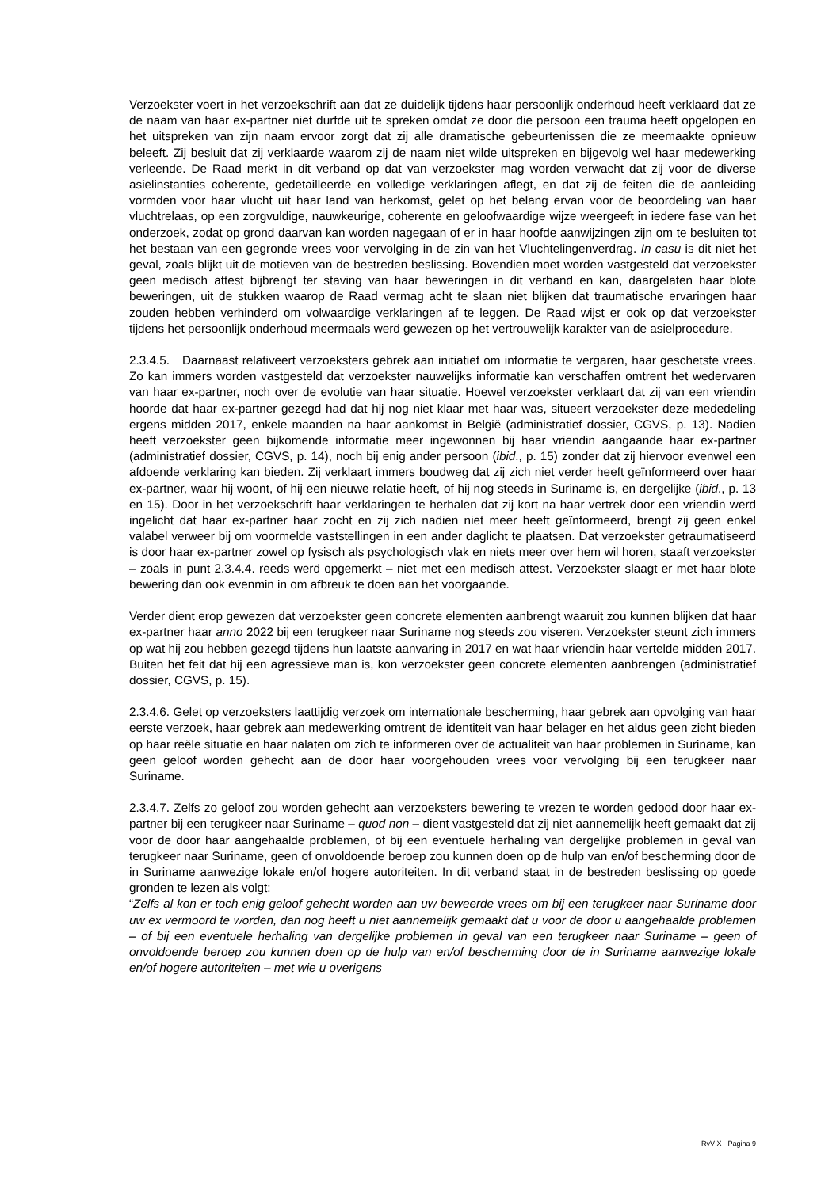Verzoekster voert in het verzoekschrift aan dat ze duidelijk tijdens haar persoonlijk onderhoud heeft verklaard dat ze de naam van haar ex-partner niet durfde uit te spreken omdat ze door die persoon een trauma heeft opgelopen en het uitspreken van zijn naam ervoor zorgt dat zij alle dramatische gebeurtenissen die ze meemaakte opnieuw beleeft. Zij besluit dat zij verklaarde waarom zij de naam niet wilde uitspreken en bijgevolg wel haar medewerking verleende. De Raad merkt in dit verband op dat van verzoekster mag worden verwacht dat zij voor de diverse asielinstanties coherente, gedetailleerde en volledige verklaringen aflegt, en dat zij de feiten die de aanleiding vormden voor haar vlucht uit haar land van herkomst, gelet op het belang ervan voor de beoordeling van haar vluchtrelaas, op een zorgvuldige, nauwkeurige, coherente en geloofwaardige wijze weergeeft in iedere fase van het onderzoek, zodat op grond daarvan kan worden nagegaan of er in haar hoofde aanwijzingen zijn om te besluiten tot het bestaan van een gegronde vrees voor vervolging in de zin van het Vluchtelingenverdrag. In casu is dit niet het geval, zoals blijkt uit de motieven van de bestreden beslissing. Bovendien moet worden vastgesteld dat verzoekster geen medisch attest bijbrengt ter staving van haar beweringen in dit verband en kan, daargelaten haar blote beweringen, uit de stukken waarop de Raad vermag acht te slaan niet blijken dat traumatische ervaringen haar zouden hebben verhinderd om volwaardige verklaringen af te leggen. De Raad wijst er ook op dat verzoekster tijdens het persoonlijk onderhoud meermaals werd gewezen op het vertrouwelijk karakter van de asielprocedure.
2.3.4.5. Daarnaast relativeert verzoeksters gebrek aan initiatief om informatie te vergaren, haar geschetste vrees. Zo kan immers worden vastgesteld dat verzoekster nauwelijks informatie kan verschaffen omtrent het wedervaren van haar ex-partner, noch over de evolutie van haar situatie. Hoewel verzoekster verklaart dat zij van een vriendin hoorde dat haar ex-partner gezegd had dat hij nog niet klaar met haar was, situeert verzoekster deze mededeling ergens midden 2017, enkele maanden na haar aankomst in België (administratief dossier, CGVS, p. 13). Nadien heeft verzoekster geen bijkomende informatie meer ingewonnen bij haar vriendin aangaande haar ex-partner (administratief dossier, CGVS, p. 14), noch bij enig ander persoon (ibid., p. 15) zonder dat zij hiervoor evenwel een afdoende verklaring kan bieden. Zij verklaart immers boudweg dat zij zich niet verder heeft geïnformeerd over haar ex-partner, waar hij woont, of hij een nieuwe relatie heeft, of hij nog steeds in Suriname is, en dergelijke (ibid., p. 13 en 15). Door in het verzoekschrift haar verklaringen te herhalen dat zij kort na haar vertrek door een vriendin werd ingelicht dat haar ex-partner haar zocht en zij zich nadien niet meer heeft geïnformeerd, brengt zij geen enkel valabel verweer bij om voormelde vaststellingen in een ander daglicht te plaatsen. Dat verzoekster getraumatiseerd is door haar ex-partner zowel op fysisch als psychologisch vlak en niets meer over hem wil horen, staaft verzoekster – zoals in punt 2.3.4.4. reeds werd opgemerkt – niet met een medisch attest. Verzoekster slaagt er met haar blote bewering dan ook evenmin in om afbreuk te doen aan het voorgaande.
Verder dient erop gewezen dat verzoekster geen concrete elementen aanbrengt waaruit zou kunnen blijken dat haar ex-partner haar anno 2022 bij een terugkeer naar Suriname nog steeds zou viseren. Verzoekster steunt zich immers op wat hij zou hebben gezegd tijdens hun laatste aanvaring in 2017 en wat haar vriendin haar vertelde midden 2017. Buiten het feit dat hij een agressieve man is, kon verzoekster geen concrete elementen aanbrengen (administratief dossier, CGVS, p. 15).
2.3.4.6. Gelet op verzoeksters laattijdig verzoek om internationale bescherming, haar gebrek aan opvolging van haar eerste verzoek, haar gebrek aan medewerking omtrent de identiteit van haar belager en het aldus geen zicht bieden op haar reële situatie en haar nalaten om zich te informeren over de actualiteit van haar problemen in Suriname, kan geen geloof worden gehecht aan de door haar voorgehouden vrees voor vervolging bij een terugkeer naar Suriname.
2.3.4.7. Zelfs zo geloof zou worden gehecht aan verzoeksters bewering te vrezen te worden gedood door haar ex-partner bij een terugkeer naar Suriname – quod non – dient vastgesteld dat zij niet aannemelijk heeft gemaakt dat zij voor de door haar aangehaalde problemen, of bij een eventuele herhaling van dergelijke problemen in geval van terugkeer naar Suriname, geen of onvoldoende beroep zou kunnen doen op de hulp van en/of bescherming door de in Suriname aanwezige lokale en/of hogere autoriteiten. In dit verband staat in de bestreden beslissing op goede gronden te lezen als volgt:
“Zelfs al kon er toch enig geloof gehecht worden aan uw beweerde vrees om bij een terugkeer naar Suriname door uw ex vermoord te worden, dan nog heeft u niet aannemelijk gemaakt dat u voor de door u aangehaalde problemen – of bij een eventuele herhaling van dergelijke problemen in geval van een terugkeer naar Suriname – geen of onvoldoende beroep zou kunnen doen op de hulp van en/of bescherming door de in Suriname aanwezige lokale en/of hogere autoriteiten – met wie u overigens
RvV X - Pagina 9